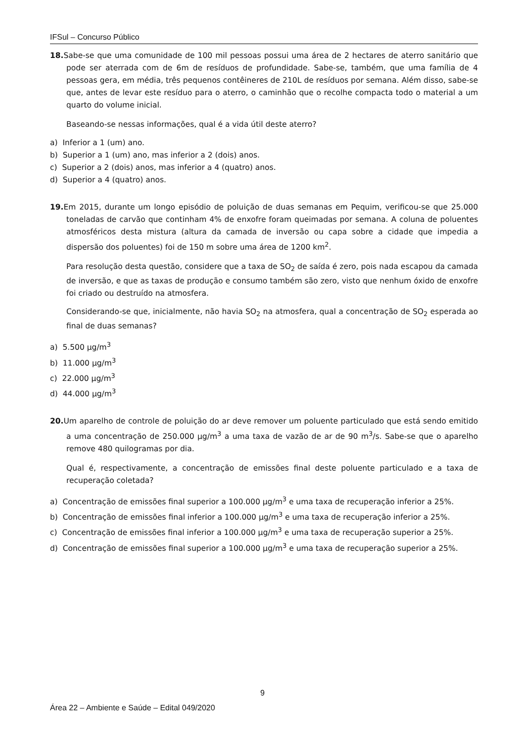IFSul – Concurso Público
18. Sabe-se que uma comunidade de 100 mil pessoas possui uma área de 2 hectares de aterro sanitário que pode ser aterrada com de 6m de resíduos de profundidade. Sabe-se, também, que uma família de 4 pessoas gera, em média, três pequenos contêineres de 210L de resíduos por semana. Além disso, sabe-se que, antes de levar este resíduo para o aterro, o caminhão que o recolhe compacta todo o material a um quarto do volume inicial.
Baseando-se nessas informações, qual é a vida útil deste aterro?
a) Inferior a 1 (um) ano.
b) Superior a 1 (um) ano, mas inferior a 2 (dois) anos.
c) Superior a 2 (dois) anos, mas inferior a 4 (quatro) anos.
d) Superior a 4 (quatro) anos.
19. Em 2015, durante um longo episódio de poluição de duas semanas em Pequim, verificou-se que 25.000 toneladas de carvão que continham 4% de enxofre foram queimadas por semana. A coluna de poluentes atmosféricos desta mistura (altura da camada de inversão ou capa sobre a cidade que impedia a dispersão dos poluentes) foi de 150 m sobre uma área de 1200 km<sup>2</sup>.
Para resolução desta questão, considere que a taxa de SO<sub>2</sub> de saída é zero, pois nada escapou da camada de inversão, e que as taxas de produção e consumo também são zero, visto que nenhum óxido de enxofre foi criado ou destruído na atmosfera.
Considerando-se que, inicialmente, não havia SO<sub>2</sub> na atmosfera, qual a concentração de SO<sub>2</sub> esperada ao final de duas semanas?
a) 5.500 μg/m<sup>3</sup>
b) 11.000 μg/m<sup>3</sup>
c) 22.000 μg/m<sup>3</sup>
d) 44.000 μg/m<sup>3</sup>
20. Um aparelho de controle de poluição do ar deve remover um poluente particulado que está sendo emitido a uma concentração de 250.000 μg/m<sup>3</sup> a uma taxa de vazão de ar de 90 m<sup>3</sup>/s. Sabe-se que o aparelho remove 480 quilogramas por dia.
Qual é, respectivamente, a concentração de emissões final deste poluente particulado e a taxa de recuperação coletada?
a) Concentração de emissões final superior a 100.000 μg/m<sup>3</sup> e uma taxa de recuperação inferior a 25%.
b) Concentração de emissões final inferior a 100.000 μg/m<sup>3</sup> e uma taxa de recuperação inferior a 25%.
c) Concentração de emissões final inferior a 100.000 μg/m<sup>3</sup> e uma taxa de recuperação superior a 25%.
d) Concentração de emissões final superior a 100.000 μg/m<sup>3</sup> e uma taxa de recuperação superior a 25%.
9
Área 22 – Ambiente e Saúde – Edital 049/2020